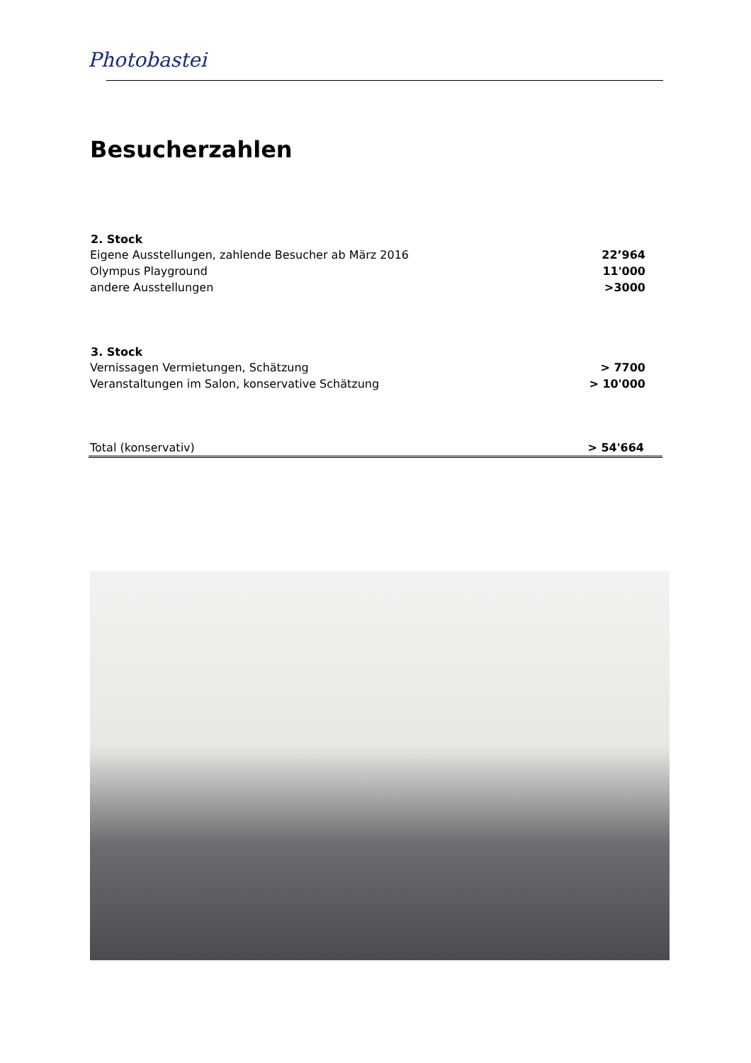Photobastei
Besucherzahlen
| 2. Stock | |
| --- | --- |
| Eigene Ausstellungen, zahlende Besucher ab März 2016 | 22’964 |
| Olympus Playground | 11'000 |
| andere Ausstellungen | >3000 |
| 3. Stock | |
| --- | --- |
| Vernissagen Vermietungen, Schätzung | > 7700 |
| Veranstaltungen im Salon, konservative Schätzung | > 10'000 |
| Total (konservativ) | > 54'664 |